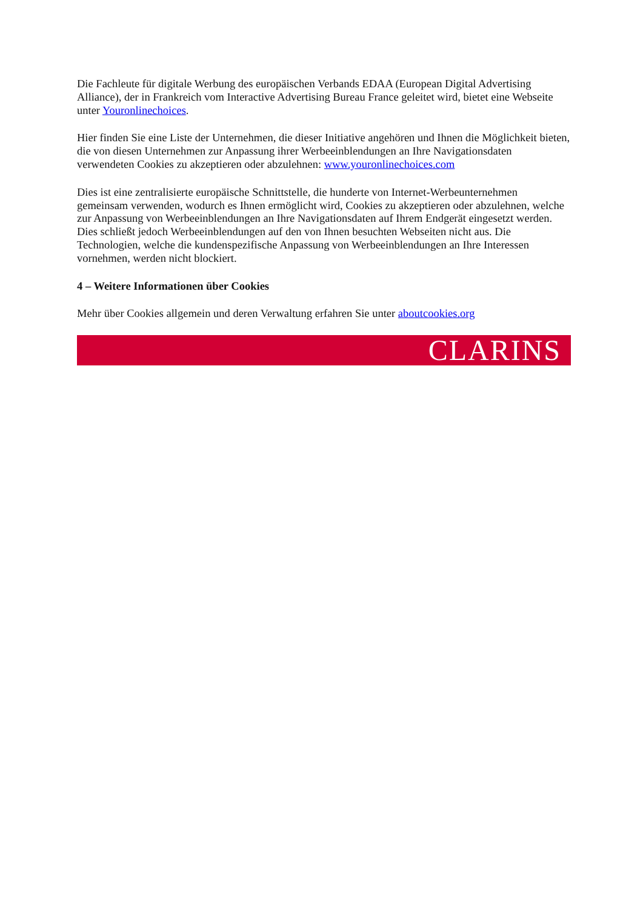Die Fachleute für digitale Werbung des europäischen Verbands EDAA (European Digital Advertising Alliance), der in Frankreich vom Interactive Advertising Bureau France geleitet wird, bietet eine Webseite unter Youronlinechoices.
Hier finden Sie eine Liste der Unternehmen, die dieser Initiative angehören und Ihnen die Möglichkeit bieten, die von diesen Unternehmen zur Anpassung ihrer Werbeeinblendungen an Ihre Navigationsdaten verwendeten Cookies zu akzeptieren oder abzulehnen: www.youronlinechoices.com
Dies ist eine zentralisierte europäische Schnittstelle, die hunderte von Internet-Werbeunternehmen gemeinsam verwenden, wodurch es Ihnen ermöglicht wird, Cookies zu akzeptieren oder abzulehnen, welche zur Anpassung von Werbeeinblendungen an Ihre Navigationsdaten auf Ihrem Endgerät eingesetzt werden. Dies schließt jedoch Werbeeinblendungen auf den von Ihnen besuchten Webseiten nicht aus. Die Technologien, welche die kundenspezifische Anpassung von Werbeeinblendungen an Ihre Interessen vornehmen, werden nicht blockiert.
4 – Weitere Informationen über Cookies
Mehr über Cookies allgemein und deren Verwaltung erfahren Sie unter aboutcookies.org
CLARINS